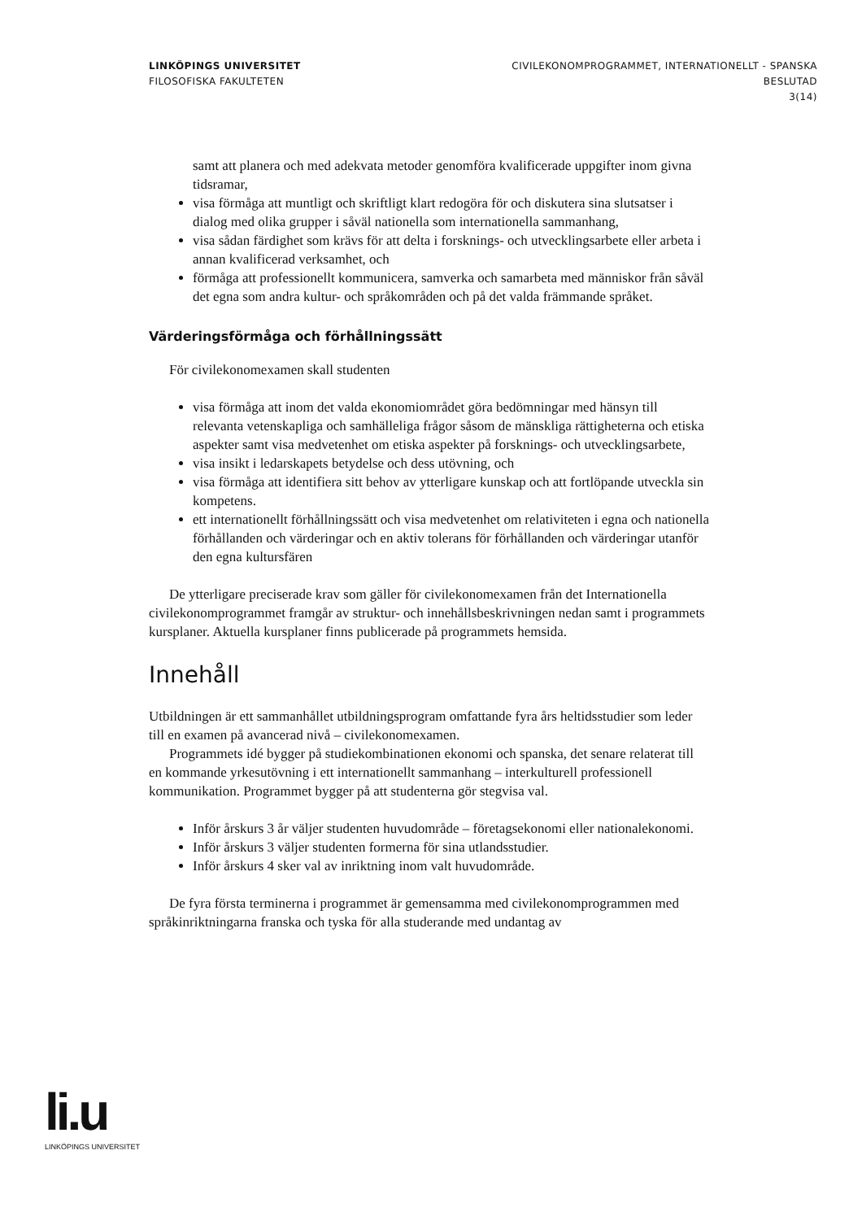LINKÖPINGS UNIVERSITET
FILOSOFISKA FAKULTETEN
CIVILEKONOMPROGRAMMET, INTERNATIONELLT - SPANSKA
BESLUTAD
3(14)
samt att planera och med adekvata metoder genomföra kvalificerade uppgifter inom givna tidsramar,
visa förmåga att muntligt och skriftligt klart redogöra för och diskutera sina slutsatser i dialog med olika grupper i såväl nationella som internationella sammanhang,
visa sådan färdighet som krävs för att delta i forsknings- och utvecklingsarbete eller arbeta i annan kvalificerad verksamhet, och
förmåga att professionellt kommunicera, samverka och samarbeta med människor från såväl det egna som andra kultur- och språkområden och på det valda främmande språket.
Värderingsförmåga och förhållningssätt
För civilekonomexamen skall studenten
visa förmåga att inom det valda ekonomiområdet göra bedömningar med hänsyn till relevanta vetenskapliga och samhälleliga frågor såsom de mänskliga rättigheterna och etiska aspekter samt visa medvetenhet om etiska aspekter på forsknings- och utvecklingsarbete,
visa insikt i ledarskapets betydelse och dess utövning, och
visa förmåga att identifiera sitt behov av ytterligare kunskap och att fortlöpande utveckla sin kompetens.
ett internationellt förhållningssätt och visa medvetenhet om relativiteten i egna och nationella förhållanden och värderingar och en aktiv tolerans för förhållanden och värderingar utanför den egna kultursfären
De ytterligare preciserade krav som gäller för civilekonomexamen från det Internationella civilekonomprogrammet framgår av struktur- och innehållsbeskrivningen nedan samt i programmets kursplaner. Aktuella kursplaner finns publicerade på programmets hemsida.
Innehåll
Utbildningen är ett sammanhållet utbildningsprogram omfattande fyra års heltidsstudier som leder till en examen på avancerad nivå – civilekonomexamen.
Programmets idé bygger på studiekombinationen ekonomi och spanska, det senare relaterat till en kommande yrkesutövning i ett internationellt sammanhang – interkulturell professionell kommunikation. Programmet bygger på att studenterna gör stegvisa val.
Inför årskurs 3 år väljer studenten huvudområde – företagsekonomi eller nationalekonomi.
Inför årskurs 3 väljer studenten formerna för sina utlandsstudier.
Inför årskurs 4 sker val av inriktning inom valt huvudområde.
De fyra första terminerna i programmet är gemensamma med civilekonomprogrammen med språkinriktningarna franska och tyska för alla studerande med undantag av
li.u
LINKÖPINGS UNIVERSITET